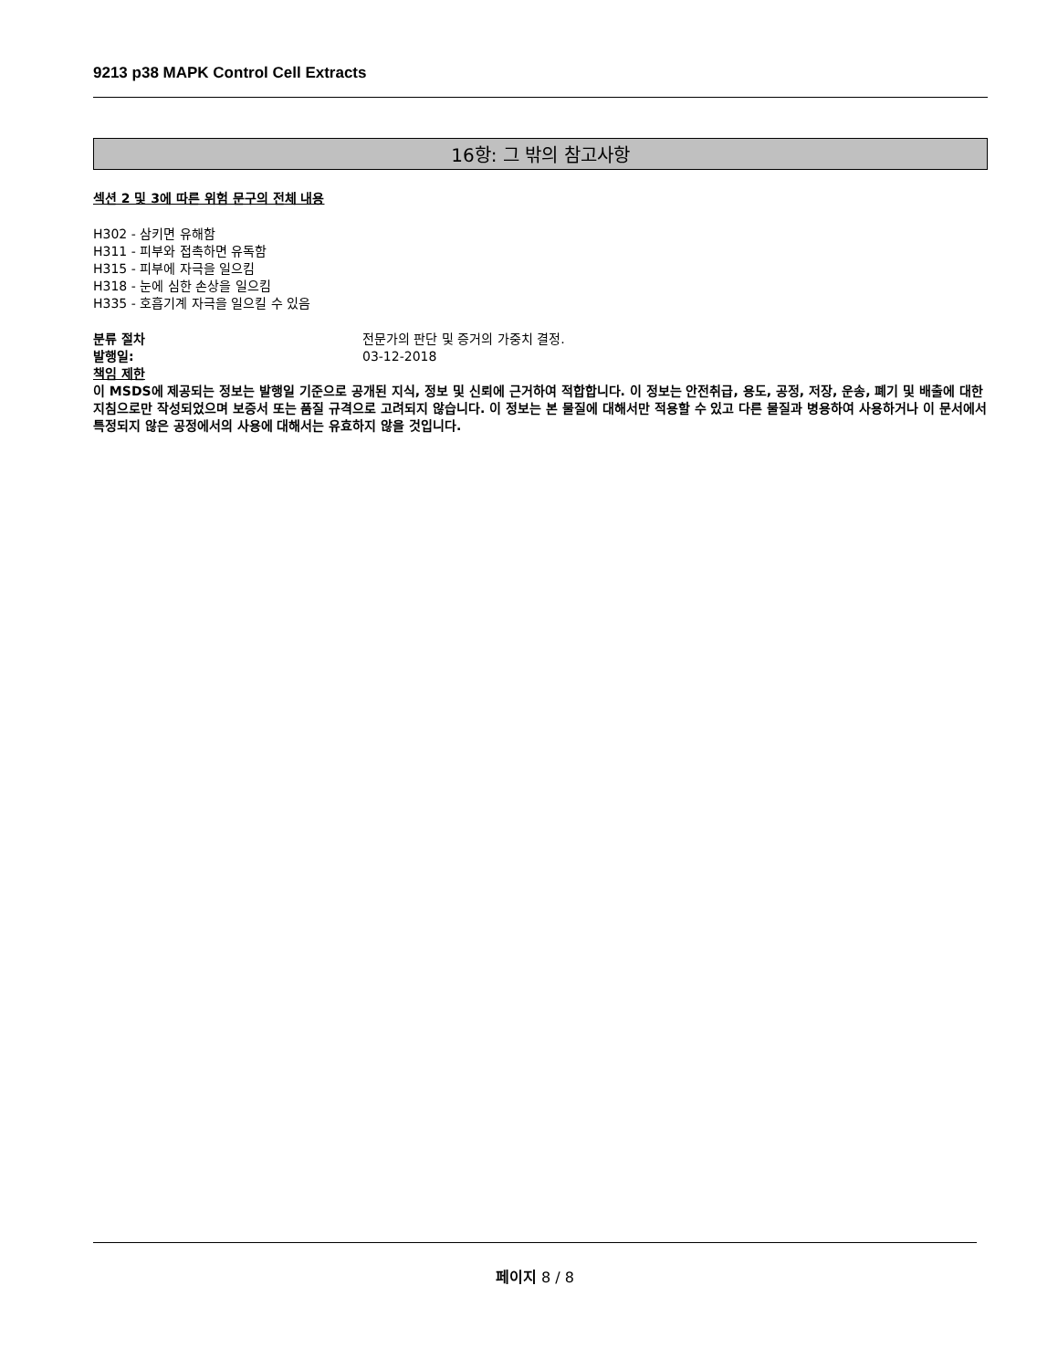9213 p38 MAPK Control Cell Extracts
16항: 그 밖의 참고사항
섹션 2 및 3에 따른 위험 문구의 전체 내용
H302 - 삼키면 유해함
H311 - 피부와 접촉하면 유독함
H315 - 피부에 자극을 일으킴
H318 - 눈에 심한 손상을 일으킴
H335 - 호흡기계 자극을 일으킬 수 있음
분류 절차 전문가의 판단 및 증거의 가중치 결정.
발행일: 03-12-2018
책임 제한
이 MSDS에 제공되는 정보는 발행일 기준으로 공개된 지식, 정보 및 신뢰에 근거하여 적합합니다. 이 정보는 안전취급, 용도, 공정, 저장, 운송, 폐기 및 배출에 대한 지침으로만 작성되었으며 보증서 또는 품질 규격으로 고려되지 않습니다. 이 정보는 본 물질에 대해서만 적용할 수 있고 다른 물질과 병용하여 사용하거나 이 문서에서 특정되지 않은 공정에서의 사용에 대해서는 유효하지 않을 것입니다.
페이지 8 / 8